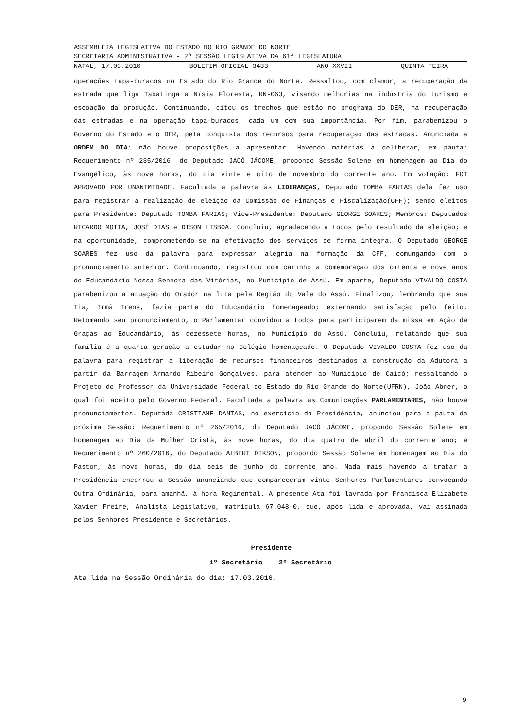ASSEMBLEIA LEGISLATIVA DO ESTADO DO RIO GRANDE DO NORTE
SECRETARIA ADMINISTRATIVA - 2ª SESSÃO LEGISLATIVA DA 61ª LEGISLATURA
NATAL, 17.03.2016 BOLETIM OFICIAL 3433 ANO XXVII QUINTA-FEIRA
operações tapa-buracos no Estado do Rio Grande do Norte. Ressaltou, com clamor, a recuperação da estrada que liga Tabatinga a Nísia Floresta, RN-063, visando melhorias na indústria do turismo e escoação da produção. Continuando, citou os trechos que estão no programa do DER, na recuperação das estradas e na operação tapa-buracos, cada um com sua importância. Por fim, parabenizou o Governo do Estado e o DER, pela conquista dos recursos para recuperação das estradas. Anunciada a ORDEM DO DIA: não houve proposições a apresentar. Havendo matérias a deliberar, em pauta: Requerimento nº 235/2016, do Deputado JACÓ JÁCOME, propondo Sessão Solene em homenagem ao Dia do Evangélico, às nove horas, do dia vinte e oito de novembro do corrente ano. Em votação: FOI APROVADO POR UNANIMIDADE. Facultada a palavra às LIDERANÇAS, Deputado TOMBA FARIAS dela fez uso para registrar a realização de eleição da Comissão de Finanças e Fiscalização(CFF); sendo eleitos para Presidente: Deputado TOMBA FARIAS; Vice-Presidente: Deputado GEORGE SOARES; Membros: Deputados RICARDO MOTTA, JOSÉ DIAS e DISON LISBOA. Concluiu, agradecendo a todos pelo resultado da eleição; e na oportunidade, comprometendo-se na efetivação dos serviços de forma íntegra. O Deputado GEORGE SOARES fez uso da palavra para expressar alegria na formação da CFF, comungando com o pronunciamento anterior. Continuando, registrou com carinho a comemoração dos oitenta e nove anos do Educandário Nossa Senhora das Vitórias, no Município de Assú. Em aparte, Deputado VIVALDO COSTA parabenizou a atuação do Orador na luta pela Região do Vale do Assú. Finalizou, lembrando que sua Tia, Irmã Irene, fazia parte do Educandário homenageado; externando satisfação pelo feito. Retomando seu pronunciamento, o Parlamentar convidou a todos para participarem da missa em Ação de Graças ao Educandário, às dezessete horas, no Município do Assú. Concluiu, relatando que sua família é a quarta geração a estudar no Colégio homenageado. O Deputado VIVALDO COSTA fez uso da palavra para registrar a liberação de recursos financeiros destinados a construção da Adutora a partir da Barragem Armando Ribeiro Gonçalves, para atender ao Município de Caicó; ressaltando o Projeto do Professor da Universidade Federal do Estado do Rio Grande do Norte(UFRN), João Abner, o qual foi aceito pelo Governo Federal. Facultada a palavra às Comunicações PARLAMENTARES, não houve pronunciamentos. Deputada CRISTIANE DANTAS, no exercício da Presidência, anunciou para a pauta da próxima Sessão: Requerimento nº 265/2016, do Deputado JACÓ JÁCOME, propondo Sessão Solene em homenagem ao Dia da Mulher Cristã, às nove horas, do dia quatro de abril do corrente ano; e Requerimento nº 260/2016, do Deputado ALBERT DIKSON, propondo Sessão Solene em homenagem ao Dia do Pastor, às nove horas, do dia seis de junho do corrente ano. Nada mais havendo a tratar a Presidência encerrou a Sessão anunciando que compareceram vinte Senhores Parlamentares convocando Outra Ordinária, para amanhã, à hora Regimental. A presente Ata foi lavrada por Francisca Elizabete Xavier Freire, Analista Legislativo, matrícula 67.048-0, que, após lida e aprovada, vai assinada pelos Senhores Presidente e Secretários.
Presidente
1º Secretário 2º Secretário
Ata lida na Sessão Ordinária do dia: 17.03.2016.
9